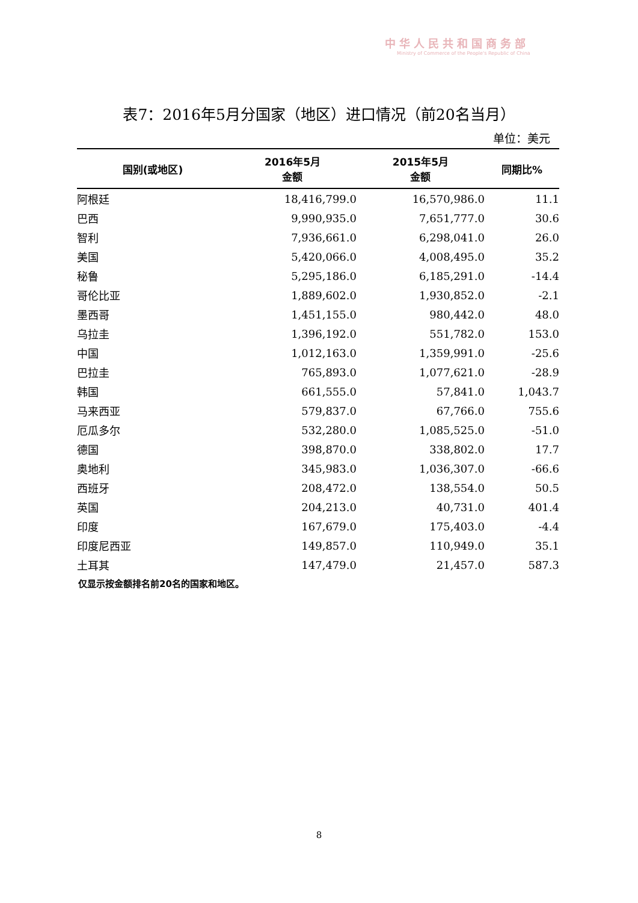中华人民共和国商务部
Ministry of Commerce of the People's Republic of China
表7：2016年5月分国家（地区）进口情况（前20名当月）
单位：美元
| 国别(或地区) | 2016年5月 金额 | 2015年5月 金额 | 同期比% |
| --- | --- | --- | --- |
| 阿根廷 | 18,416,799.0 | 16,570,986.0 | 11.1 |
| 巴西 | 9,990,935.0 | 7,651,777.0 | 30.6 |
| 智利 | 7,936,661.0 | 6,298,041.0 | 26.0 |
| 美国 | 5,420,066.0 | 4,008,495.0 | 35.2 |
| 秘鲁 | 5,295,186.0 | 6,185,291.0 | -14.4 |
| 哥伦比亚 | 1,889,602.0 | 1,930,852.0 | -2.1 |
| 墨西哥 | 1,451,155.0 | 980,442.0 | 48.0 |
| 乌拉圭 | 1,396,192.0 | 551,782.0 | 153.0 |
| 中国 | 1,012,163.0 | 1,359,991.0 | -25.6 |
| 巴拉圭 | 765,893.0 | 1,077,621.0 | -28.9 |
| 韩国 | 661,555.0 | 57,841.0 | 1,043.7 |
| 马来西亚 | 579,837.0 | 67,766.0 | 755.6 |
| 厄瓜多尔 | 532,280.0 | 1,085,525.0 | -51.0 |
| 德国 | 398,870.0 | 338,802.0 | 17.7 |
| 奥地利 | 345,983.0 | 1,036,307.0 | -66.6 |
| 西班牙 | 208,472.0 | 138,554.0 | 50.5 |
| 英国 | 204,213.0 | 40,731.0 | 401.4 |
| 印度 | 167,679.0 | 175,403.0 | -4.4 |
| 印度尼西亚 | 149,857.0 | 110,949.0 | 35.1 |
| 土耳其 | 147,479.0 | 21,457.0 | 587.3 |
仅显示按金额排名前20名的国家和地区。
8